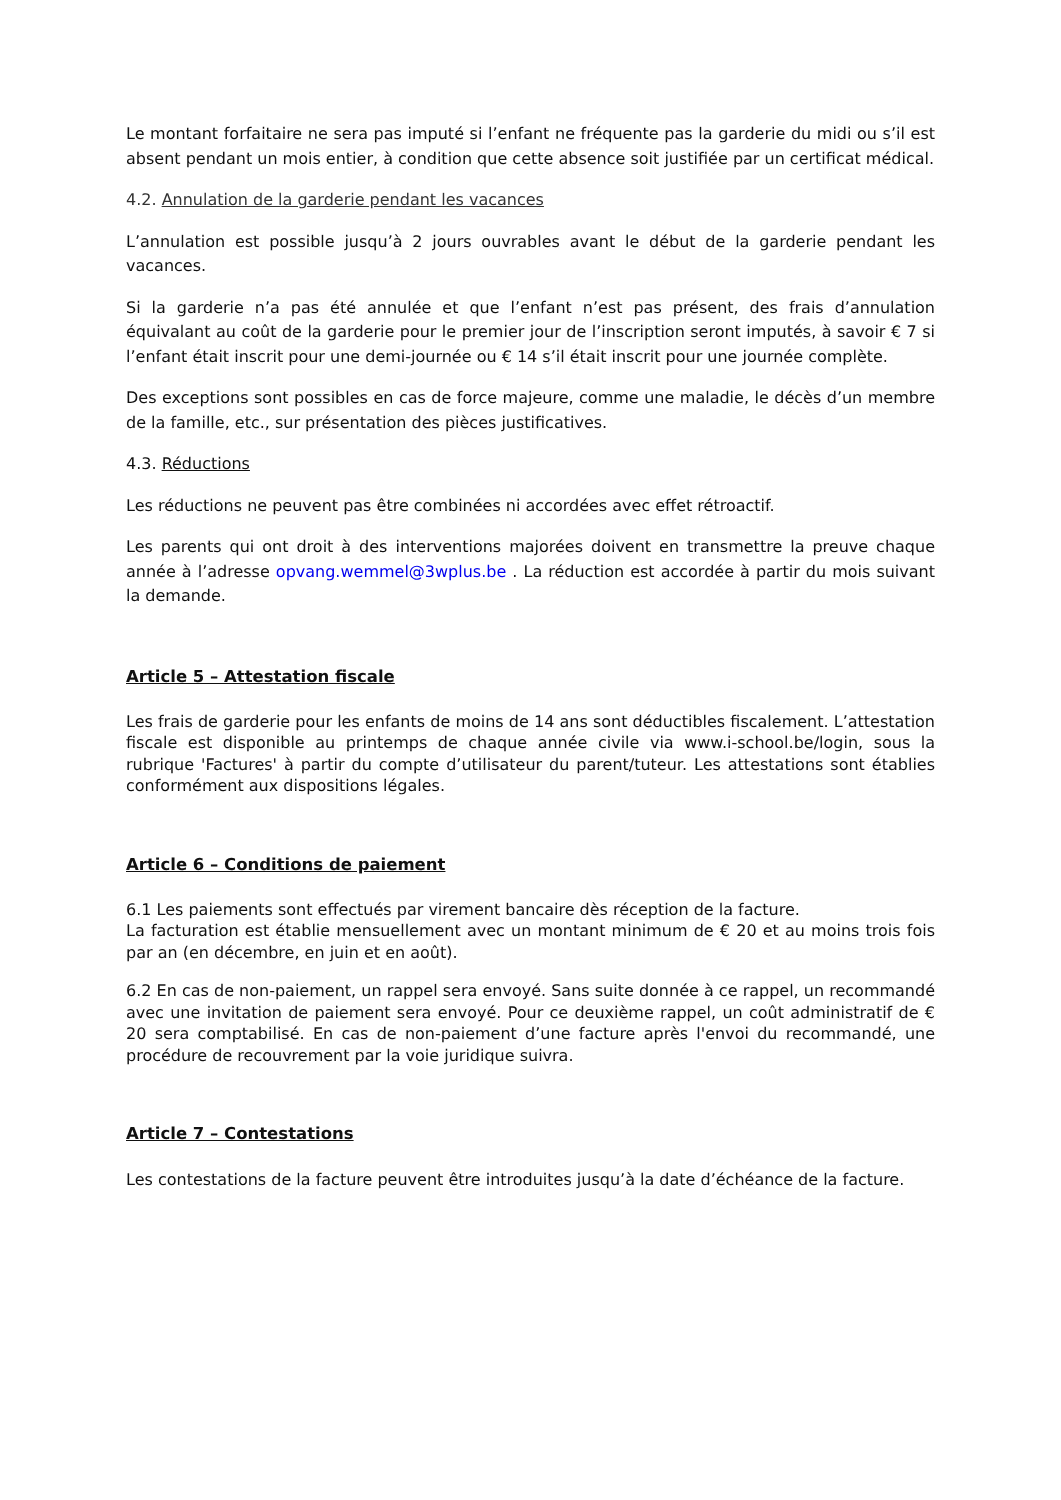Le montant forfaitaire ne sera pas imputé si l’enfant ne fréquente pas la garderie du midi ou s’il est absent pendant un mois entier, à condition que cette absence soit justifiée par un certificat médical.
4.2. Annulation de la garderie pendant les vacances
L’annulation est possible jusqu’à 2 jours ouvrables avant le début de la garderie pendant les vacances.
Si la garderie n’a pas été annulée et que l’enfant n’est pas présent, des frais d’annulation équivalant au coût de la garderie pour le premier jour de l’inscription seront imputés, à savoir € 7 si l’enfant était inscrit pour une demi-journée ou € 14 s’il était inscrit pour une journée complète.
Des exceptions sont possibles en cas de force majeure, comme une maladie, le décès d’un membre de la famille, etc., sur présentation des pièces justificatives.
4.3. Réductions
Les réductions ne peuvent pas être combinées ni accordées avec effet rétroactif.
Les parents qui ont droit à des interventions majorées doivent en transmettre la preuve chaque année à l’adresse opvang.wemmel@3wplus.be . La réduction est accordée à partir du mois suivant la demande.
Article 5 – Attestation fiscale
Les frais de garderie pour les enfants de moins de 14 ans sont déductibles fiscalement. L’attestation fiscale est disponible au printemps de chaque année civile via www.i-school.be/login, sous la rubrique 'Factures' à partir du compte d’utilisateur du parent/tuteur. Les attestations sont établies conformément aux dispositions légales.
Article 6 – Conditions de paiement
6.1 Les paiements sont effectués par virement bancaire dès réception de la facture.
La facturation est établie mensuellement avec un montant minimum de € 20 et au moins trois fois par an (en décembre, en juin et en août).
6.2 En cas de non-paiement, un rappel sera envoyé. Sans suite donnée à ce rappel, un recommandé avec une invitation de paiement sera envoyé. Pour ce deuxième rappel, un coût administratif de € 20 sera comptabilisé. En cas de non-paiement d’une facture après l'envoi du recommandé, une procédure de recouvrement par la voie juridique suivra.
Article 7 – Contestations
Les contestations de la facture peuvent être introduites jusqu’à la date d’échéance de la facture.